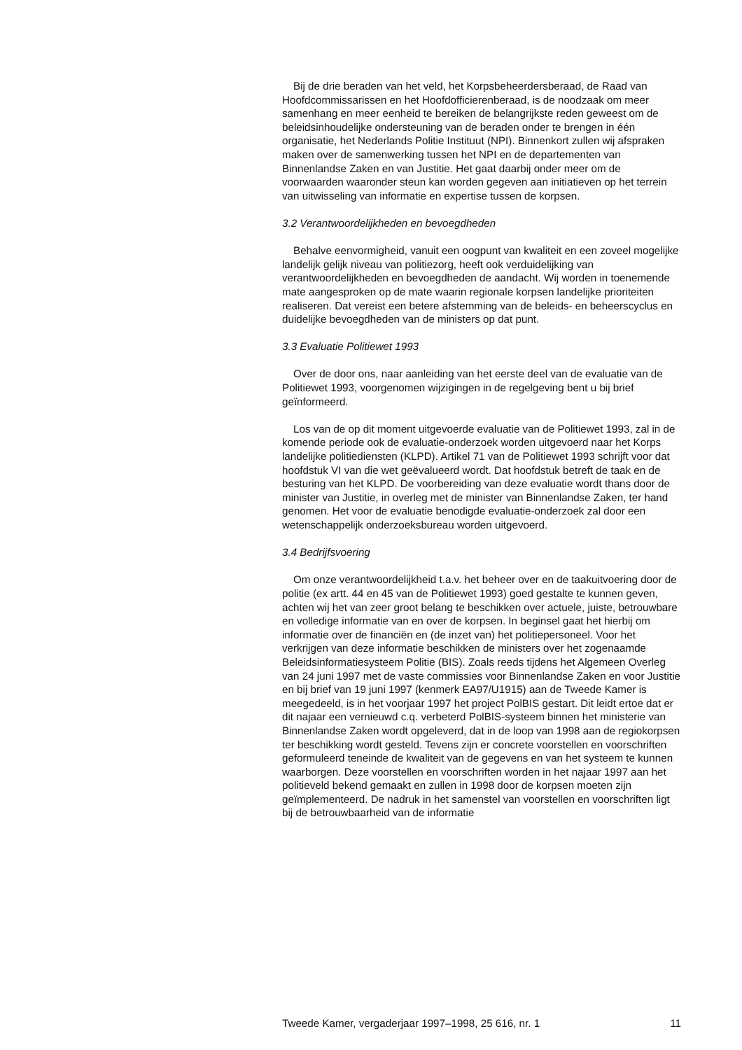Bij de drie beraden van het veld, het Korpsbeheerdersberaad, de Raad van Hoofdcommissarissen en het Hoofdofficierenberaad, is de noodzaak om meer samenhang en meer eenheid te bereiken de belangrijkste reden geweest om de beleidsinhoudelijke ondersteuning van de beraden onder te brengen in één organisatie, het Nederlands Politie Instituut (NPI). Binnenkort zullen wij afspraken maken over de samenwerking tussen het NPI en de departementen van Binnenlandse Zaken en van Justitie. Het gaat daarbij onder meer om de voorwaarden waaronder steun kan worden gegeven aan initiatieven op het terrein van uitwisseling van informatie en expertise tussen de korpsen.
3.2 Verantwoordelijkheden en bevoegdheden
Behalve eenvormigheid, vanuit een oogpunt van kwaliteit en een zoveel mogelijke landelijk gelijk niveau van politiezorg, heeft ook verduidelijking van verantwoordelijkheden en bevoegdheden de aandacht. Wij worden in toenemende mate aangesproken op de mate waarin regionale korpsen landelijke prioriteiten realiseren. Dat vereist een betere afstemming van de beleids- en beheerscyclus en duidelijke bevoegdheden van de ministers op dat punt.
3.3 Evaluatie Politiewet 1993
Over de door ons, naar aanleiding van het eerste deel van de evaluatie van de Politiewet 1993, voorgenomen wijzigingen in de regelgeving bent u bij brief geïnformeerd.
Los van de op dit moment uitgevoerde evaluatie van de Politiewet 1993, zal in de komende periode ook de evaluatie-onderzoek worden uitgevoerd naar het Korps landelijke politiediensten (KLPD). Artikel 71 van de Politiewet 1993 schrijft voor dat hoofdstuk VI van die wet geëvalueerd wordt. Dat hoofdstuk betreft de taak en de besturing van het KLPD. De voorbereiding van deze evaluatie wordt thans door de minister van Justitie, in overleg met de minister van Binnenlandse Zaken, ter hand genomen. Het voor de evaluatie benodigde evaluatie-onderzoek zal door een wetenschappelijk onderzoeksbureau worden uitgevoerd.
3.4 Bedrijfsvoering
Om onze verantwoordelijkheid t.a.v. het beheer over en de taakuitvoering door de politie (ex artt. 44 en 45 van de Politiewet 1993) goed gestalte te kunnen geven, achten wij het van zeer groot belang te beschikken over actuele, juiste, betrouwbare en volledige informatie van en over de korpsen. In beginsel gaat het hierbij om informatie over de financiën en (de inzet van) het politiepersoneel. Voor het verkrijgen van deze informatie beschikken de ministers over het zogenaamde Beleidsinformatiesysteem Politie (BIS). Zoals reeds tijdens het Algemeen Overleg van 24 juni 1997 met de vaste commissies voor Binnenlandse Zaken en voor Justitie en bij brief van 19 juni 1997 (kenmerk EA97/U1915) aan de Tweede Kamer is meegedeeld, is in het voorjaar 1997 het project PolBIS gestart. Dit leidt ertoe dat er dit najaar een vernieuwd c.q. verbeterd PolBIS-systeem binnen het ministerie van Binnenlandse Zaken wordt opgeleverd, dat in de loop van 1998 aan de regiokorpsen ter beschikking wordt gesteld. Tevens zijn er concrete voorstellen en voorschriften geformuleerd teneinde de kwaliteit van de gegevens en van het systeem te kunnen waarborgen. Deze voorstellen en voorschriften worden in het najaar 1997 aan het politieveld bekend gemaakt en zullen in 1998 door de korpsen moeten zijn geïmplementeerd. De nadruk in het samenstel van voorstellen en voorschriften ligt bij de betrouwbaarheid van de informatie
Tweede Kamer, vergaderjaar 1997–1998, 25 616, nr. 1 11